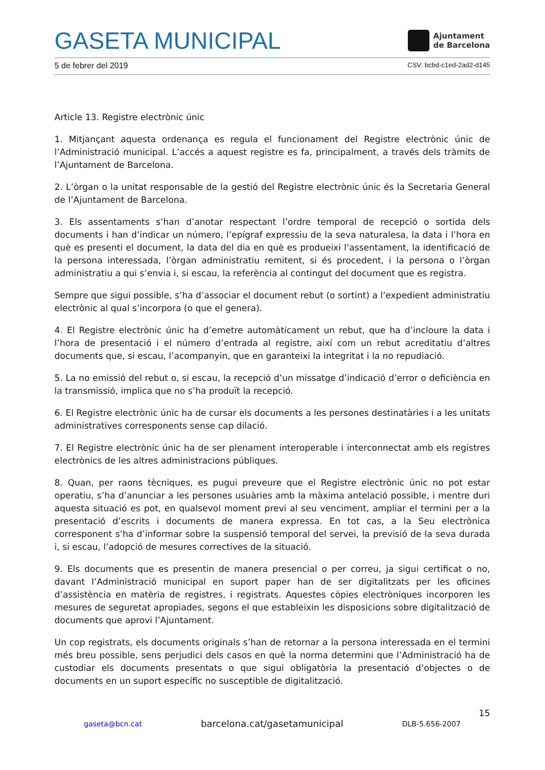GASETA MUNICIPAL
Ajuntament
de Barcelona
5 de febrer del 2019 CSV: bcbd-c1ed-2ad2-d145
Article 13. Registre electrònic únic
1. Mitjançant aquesta ordenança es regula el funcionament del Registre electrònic únic de l’Administració municipal. L’accés a aquest registre es fa, principalment, a través dels tràmits de l’Ajuntament de Barcelona.
2. L’òrgan o la unitat responsable de la gestió del Registre electrònic únic és la Secretaria General de l’Ajuntament de Barcelona.
3. Els assentaments s’han d’anotar respectant l’ordre temporal de recepció o sortida dels documents i han d’indicar un número, l’epígraf expressiu de la seva naturalesa, la data i l’hora en què es presenti el document, la data del dia en què es produeixi l’assentament, la identificació de la persona interessada, l’òrgan administratiu remitent, si és procedent, i la persona o l’òrgan administratiu a qui s’envia i, si escau, la referència al contingut del document que es registra.
Sempre que sigui possible, s’ha d’associar el document rebut (o sortint) a l’expedient administratiu electrònic al qual s’incorpora (o que el genera).
4. El Registre electrònic únic ha d’emetre automàticament un rebut, que ha d’incloure la data i l’hora de presentació i el número d’entrada al registre, així com un rebut acreditatiu d’altres documents que, si escau, l’acompanyin, que en garanteixi la integritat i la no repudiació.
5. La no emissió del rebut o, si escau, la recepció d’un missatge d’indicació d’error o deficiència en la transmissió, implica que no s’ha produït la recepció.
6. El Registre electrònic únic ha de cursar els documents a les persones destinatàries i a les unitats administratives corresponents sense cap dilació.
7. El Registre electrònic únic ha de ser plenament interoperable i interconnectat amb els registres electrònics de les altres administracions públiques.
8. Quan, per raons tècniques, es pugui preveure que el Registre electrònic únic no pot estar operatiu, s’ha d’anunciar a les persones usuàries amb la màxima antelació possible, i mentre duri aquesta situació es pot, en qualsevol moment previ al seu venciment, ampliar el termini per a la presentació d’escrits i documents de manera expressa. En tot cas, a la Seu electrònica corresponent s’ha d’informar sobre la suspensió temporal del servei, la previsió de la seva durada i, si escau, l’adopció de mesures correctives de la situació.
9. Els documents que es presentin de manera presencial o per correu, ja sigui certificat o no, davant l’Administració municipal en suport paper han de ser digitalitzats per les oficines d’assistència en matèria de registres, i registrats. Aquestes còpies electròniques incorporen les mesures de seguretat apropiades, segons el que estableixin les disposicions sobre digitalització de documents que aprovi l’Ajuntament.
Un cop registrats, els documents originals s’han de retornar a la persona interessada en el termini més breu possible, sens perjudici dels casos en què la norma determini que l’Administració ha de custodiar els documents presentats o que sigui obligatòria la presentació d’objectes o de documents en un suport específic no susceptible de digitalització.
15
gaseta@bcn.cat barcelona.cat/gasetamunicipal DLB-5.656-2007